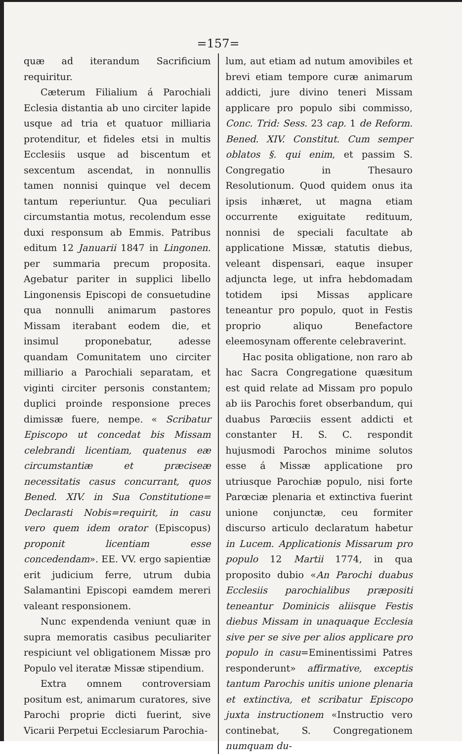=157=
quæ ad iterandum Sacrificium requiritur.
Cæterum Filialium á Parochiali Eclesia distantia ab uno circiter lapide usque ad tria et quatuor milliaria protenditur, et fideles etsi in multis Ecclesiis usque ad biscentum et sexcentum ascendat, in nonnullis tamen nonnisi quinque vel decem tantum reperiuntur. Qua peculiari circumstantia motus, recolendum esse duxi responsum ab Emmis. Patribus editum 12 Januarii 1847 in Lingonen. per summaria precum proposita. Agebatur pariter in supplici libello Lingonensis Episcopi de consuetudine qua nonnulli animarum pastores Missam iterabant eodem die, et insimul proponebatur, adesse quandam Comunitatem uno circiter milliario a Parochiali separatam, et viginti circiter personis constantem; duplici proinde responsione preces dimissæ fuere, nempe. « Scribatur Episcopo ut concedat bis Missam celebrandi licentiam, quatenus eæ circumstantiæ et præciseæ necessitatis casus concurrant, quos Bened. XIV. in Sua Constitutione= Declarasti Nobis=requirit, in casu vero quem idem orator (Episcopus) proponit licentiam esse concedendam». EE. VV. ergo sapientiæ erit judicium ferre, utrum dubia Salamantini Episcopi eamdem mereri valeant responsionem.
Nunc expendenda veniunt quæ in supra memoratis casibus peculiariter respiciunt vel obligationem Missæ pro Populo vel iteratæ Missæ stipendium.
Extra omnem controversiam positum est, animarum curatores, sive Parochi proprie dicti fuerint, sive Vicarii Perpetui Ecclesiarum Parochia-
lum, aut etiam ad nutum amovibiles et brevi etiam tempore curæ animarum addicti, jure divino teneri Missam applicare pro populo sibi commisso, Conc. Trid: Sess. 23 cap. 1 de Reform. Bened. XIV. Constitut. Cum semper oblatos §. qui enim, et passim S. Congregatio in Thesauro Resolutionum. Quod quidem onus ita ipsis inhæret, ut magna etiam occurrente exiguitate redituum, nonnisi de speciali facultate ab applicatione Missæ, statutis diebus, veleant dispensari, eaque insuper adjuncta lege, ut infra hebdomadam totidem ipsi Missas applicare teneantur pro populo, quot in Festis proprio aliquo Benefactore eleemosynam offerente celebraverint.
Hac posita obligatione, non raro ab hac Sacra Congregatione quæsitum est quid relate ad Missam pro populo ab iis Parochis foret obserbandum, qui duabus Parœciis essent addicti et constanter H. S. C. respondit hujusmodi Parochos minime solutos esse á Missæ applicatione pro utriusque Parochiæ populo, nisi forte Parœciæ plenaria et extinctiva fuerint unione conjunctæ, ceu formiter discurso articulo declaratum habetur in Lucem. Applicationis Missarum pro populo 12 Martii 1774, in qua proposito dubio «An Parochi duabus Ecclesiis parochialibus præpositi teneantur Dominicis aliisque Festis diebus Missam in unaquaque Ecclesia sive per se sive per alios applicare pro populo in casu=Eminentissimi Patres responderunt» affirmative, exceptis tantum Parochis unitis unione plenaria et extinctiva, et scribatur Episcopo juxta instructionem «Instructio vero continebat, S. Congregationem numquam du-